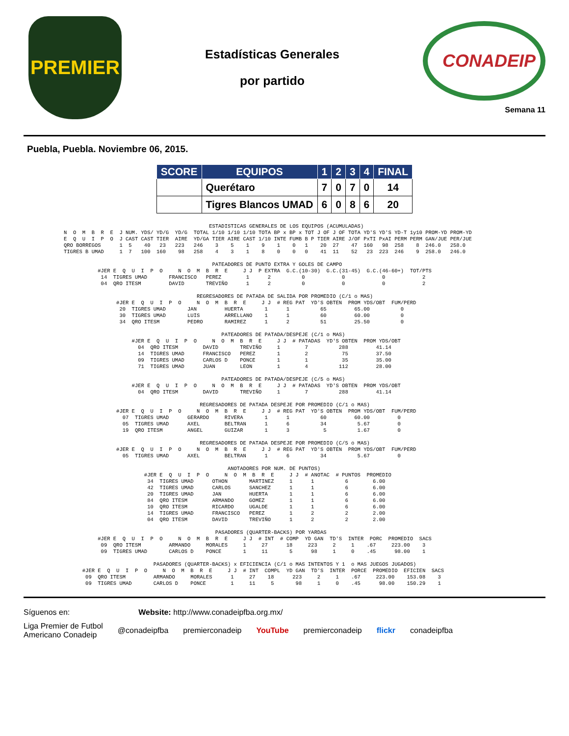PREMIER
Estadísticas Generales
por partido
CONADEIP
Semana 11
Puebla, Puebla. Noviembre 06, 2015.
| SCORE | EQUIPOS | 1 | 2 | 3 | 4 | FINAL |
| --- | --- | --- | --- | --- | --- | --- |
| | Querétaro | 7 | 0 | 7 | 0 | 14 |
| | Tigres Blancos UMAD | 6 | 0 | 8 | 6 | 20 |
                                               ESTADISTICAS GENERALES DE LOS EQUIPOS (ACUMULADAS)
N  O  M  B  R  E  J NUM. YDS/ YD/G  YD/G  TOTAL 1/10 1/10 1/10 TOTA BP x BP x TOT J OF J OF TOTA YD'S YD'S YD-T 1y10 PROM-YD PROM-YD
E  Q  U  I  P  O  J CAST CAST TIER  AIRE  YD/GA TIER AIRE CAST 1/10 INTE FUMB B P TIER AIRE J/OF PxTI PxAI PERM PERM GAN/JUE PER/JUE
QRO BORREGOS      1  5    40   23   223   246    3    5    1    9    1    0   1    20  27    47  160   98  258    8  246.0   258.0
TIGRES B UMAD     1  7   100  160    98   258    4    3    1    8    0    0   0    41  11    52   23  223  246    9  258.0   246.0

                                                PATEADORES DE PUNTO EXTRA Y GOLES DE CAMPO
           #JER E  Q  U  I  P  O     N  O  M  B  R  E     J J  P EXTRA  G.C.(10-30)  G.C.(31-45)  G.C.(46-60+)  TOT/PTS
            14  TIGRES UMAD       FRANCISCO   PEREZ        1      2          0            0            0            2
            04  QRO ITESM         DAVID       TREVIÑO      1      2          0            0            0            2

                                           REGRESADORES DE PATADA DE SALIDA POR PROMEDIO (C/1 o MAS)
                 #JER E  Q  U  I  P  O     N  O  M  B  R  E     J J  # REG PAT  YD'S OBTEN  PROM YDS/OBT  FUM/PERD
                  20  TIGRES UMAD       JAN         HUERTA       1      1          65         65.00          0
                  30  TIGRES UMAD       LUIS        ARRELLANO    1      1          60         60.00          0
                  34  QRO ITESM         PEDRO       RAMIREZ      1      2          51         25.50          0

                                                   PATEADORES DE PATADA/DESPEJE (C/1 o MAS)
                      #JER E  Q  U  I  P  O     N  O  M  B  R  E     J J  # PATADAS  YD'S OBTEN  PROM YDS/OBT
                        04  QRO ITESM        DAVID       TREVIÑO     1        7          288         41.14
                        14  TIGRES UMAD      FRANCISCO   PEREZ       1        2           75         37.50
                        09  TIGRES UMAD      CARLOS D    PONCE       1        1           35         35.00
                        71  TIGRES UMAD      JUAN        LEON        1        4          112         28.00

                                                   PATEADORES DE PATADA/DESPEJE (C/5 o MAS)
                      #JER E  Q  U  I  P  O     N  O  M  B  R  E     J J  # PATADAS  YD'S OBTEN  PROM YDS/OBT
                        04  QRO ITESM        DAVID       TREVIÑO     1        7          288         41.14

                                            REGRESADORES DE PATADA DESPEJE POR PROMEDIO (C/1 o MAS)
                 #JER E  Q  U  I  P  O     N  O  M  B  R  E     J J  # REG PAT  YD'S OBTEN  PROM YDS/OBT  FUM/PERD
                   07  TIGRES UMAD      GERARDO     RIVERA       1      1          60         60.00         0
                   05  TIGRES UMAD      AXEL        BELTRAN      1      6          34          5.67         0
                   19  QRO ITESM        ANGEL       GUIZAR       1      3           5          1.67         0

                                            REGRESADORES DE PATADA DESPEJE POR PROMEDIO (C/5 o MAS)
                 #JER E  Q  U  I  P  O     N  O  M  B  R  E     J J  # REG PAT  YD'S OBTEN  PROM YDS/OBT  FUM/PERD
                   05  TIGRES UMAD      AXEL        BELTRAN      1      6          34          5.67         0

                                                     ANOTADORES POR NUM. DE PUNTOS)
                          #JER E  Q  U  I  P  O     N  O  M  B  R  E     J J  # ANOTAC  # PUNTOS  PROMEDIO
                           34  TIGRES UMAD      OTHON       MARTINEZ     1      1          6        6.00
                           42  TIGRES UMAD      CARLOS      SANCHEZ      1      1          6        6.00
                           20  TIGRES UMAD      JAN         HUERTA       1      1          6        6.00
                           84  QRO ITESM        ARMANDO     GOMEZ        1      1          6        6.00
                           10  QRO ITESM        RICARDO     UGALDE       1      1          6        6.00
                           14  TIGRES UMAD      FRANCISCO   PEREZ        1      2          2        2.00
                           04  QRO ITESM        DAVID       TREVIÑO      1      2          2        2.00

                                                 PASADORES (QUARTER-BACKS) POR YARDAS
           #JER E  Q  U  I  P  O     N  O  M  B  R  E     J J  # INT  # COMP  YD GAN  TD'S  INTER  PORC  PROMEDIO  SACS
            09  QRO ITESM         ARMANDO     MORALES     1     27      18     223     2     1    .67     223.00    3
            09  TIGRES UMAD       CARLOS D    PONCE       1     11       5      98     1     0    .45      98.00    1

                             PASADORES (QUARTER-BACKS) x EFICIENCIA (C/1 o MAS INTENTOS Y 1  o MAS JUEGOS JUGADOS)
      #JER E  Q  U  I  P  O     N  O  M  B  R  E     J J  # INT  COMPL  YD GAN  TD'S  INTER  PORCE  PROMEDIO  EFICIEN  SACS
       09  QRO ITESM         ARMANDO     MORALES      1     27    18      223     2     1    .67     223.00    153.08    3
       09  TIGRES UMAD       CARLOS D    PONCE        1     11     5       98     1     0    .45      98.00    150.29    1
Síguenos en: Website: http://www.conadeipfba.org.mx/
Liga Premier de Futbol
Americano Conadeip @conadeipfba premierconadeip YouTube premierconadeip flickr conadeipfba